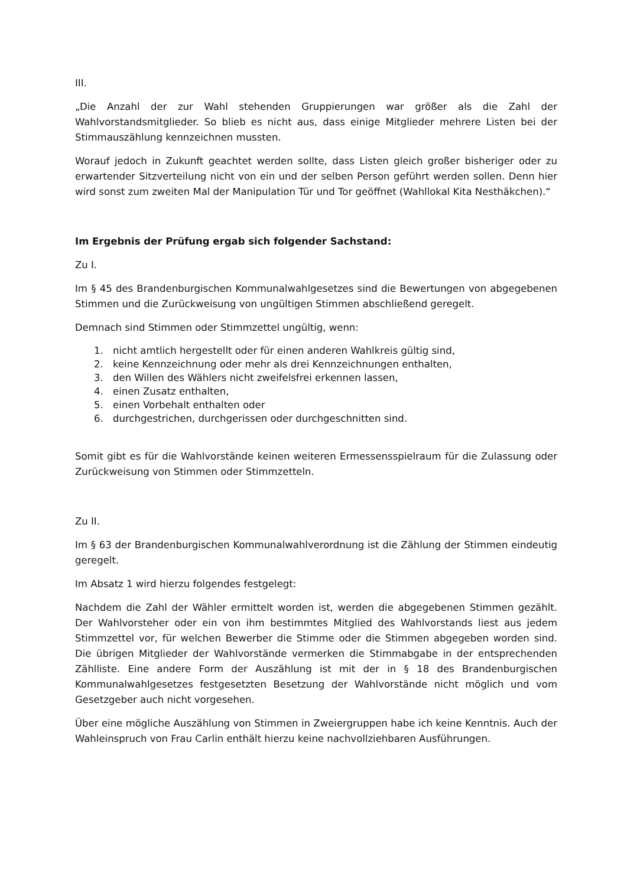III.
„Die Anzahl der zur Wahl stehenden Gruppierungen war größer als die Zahl der Wahlvorstandsmitglieder. So blieb es nicht aus, dass einige Mitglieder mehrere Listen bei der Stimmauszählung kennzeichnen mussten.
Worauf jedoch in Zukunft geachtet werden sollte, dass Listen gleich großer bisheriger oder zu erwartender Sitzverteilung nicht von ein und der selben Person geführt werden sollen. Denn hier wird sonst zum zweiten Mal der Manipulation Tür und Tor geöffnet (Wahllokal Kita Nesthäkchen).“
Im Ergebnis der Prüfung ergab sich folgender Sachstand:
Zu I.
Im § 45 des Brandenburgischen Kommunalwahlgesetzes sind die Bewertungen von abgegebenen Stimmen und die Zurückweisung von ungültigen Stimmen abschließend geregelt.
Demnach sind Stimmen oder Stimmzettel ungültig, wenn:
1. nicht amtlich hergestellt oder für einen anderen Wahlkreis gültig sind,
2. keine Kennzeichnung oder mehr als drei Kennzeichnungen enthalten,
3. den Willen des Wählers nicht zweifelsfrei erkennen lassen,
4. einen Zusatz enthalten,
5. einen Vorbehalt enthalten oder
6. durchgestrichen, durchgerissen oder durchgeschnitten sind.
Somit gibt es für die Wahlvorstände keinen weiteren Ermessensspielraum für die Zulassung oder Zurückweisung von Stimmen oder Stimmzetteln.
Zu II.
Im § 63 der Brandenburgischen Kommunalwahlverordnung ist die Zählung der Stimmen eindeutig geregelt.
Im Absatz 1 wird hierzu folgendes festgelegt:
Nachdem die Zahl der Wähler ermittelt worden ist, werden die abgegebenen Stimmen gezählt. Der Wahlvorsteher oder ein von ihm bestimmtes Mitglied des Wahlvorstands liest aus jedem Stimmzettel vor, für welchen Bewerber die Stimme oder die Stimmen abgegeben worden sind. Die übrigen Mitglieder der Wahlvorstände vermerken die Stimmabgabe in der entsprechenden Zählliste. Eine andere Form der Auszählung ist mit der in § 18 des Brandenburgischen Kommunalwahlgesetzes festgesetzten Besetzung der Wahlvorstände nicht möglich und vom Gesetzgeber auch nicht vorgesehen.
Über eine mögliche Auszählung von Stimmen in Zweiergruppen habe ich keine Kenntnis. Auch der Wahleinspruch von Frau Carlin enthält hierzu keine nachvollziehbaren Ausführungen.